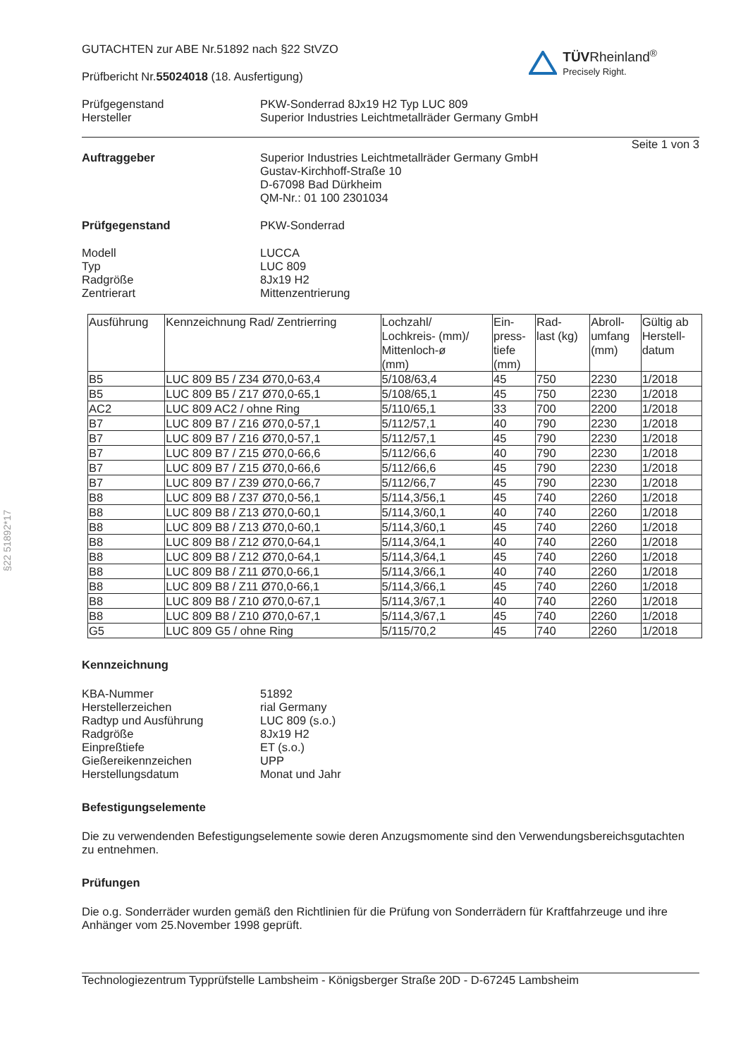§22 51892*17
GUTACHTEN zur ABE Nr.51892 nach §22 StVZO
Prüfbericht Nr.55024018 (18. Ausfertigung)
TÜV Rheinland<sup>®</sup>
Precisely Right.
Prüfgegenstand
Hersteller
PKW-Sonderrad 8Jx19 H2 Typ LUC 809
Superior Industries Leichtmetallräder Germany GmbH
Seite 1 von 3
Auftraggeber Superior Industries Leichtmetallräder Germany GmbH
Gustav-Kirchhoff-Straße 10
D-67098 Bad Dürkheim
QM-Nr.: 01 100 2301034
Prüfgegenstand PKW-Sonderrad
Modell
Typ
Radgröße
Zentrierart
LUCCA
LUC 809
8Jx19 H2
Mittenzentrierung
| Ausführung | Kennzeichnung Rad/ Zentrierring | Lochzahl/ Lochkreis- (mm)/ Mittenloch-ø (mm) | Ein- press- tiefe (mm) | Rad- last (kg) | Abroll- umfang (mm) | Gültig ab Herstell- datum |
| --- | --- | --- | --- | --- | --- | --- |
| B5 | LUC 809 B5 / Z34 Ø70,0-63,4 | 5/108/63,4 | 45 | 750 | 2230 | 1/2018 |
| B5 | LUC 809 B5 / Z17 Ø70,0-65,1 | 5/108/65,1 | 45 | 750 | 2230 | 1/2018 |
| AC2 | LUC 809 AC2 / ohne Ring | 5/110/65,1 | 33 | 700 | 2200 | 1/2018 |
| B7 | LUC 809 B7 / Z16 Ø70,0-57,1 | 5/112/57,1 | 40 | 790 | 2230 | 1/2018 |
| B7 | LUC 809 B7 / Z16 Ø70,0-57,1 | 5/112/57,1 | 45 | 790 | 2230 | 1/2018 |
| B7 | LUC 809 B7 / Z15 Ø70,0-66,6 | 5/112/66,6 | 40 | 790 | 2230 | 1/2018 |
| B7 | LUC 809 B7 / Z15 Ø70,0-66,6 | 5/112/66,6 | 45 | 790 | 2230 | 1/2018 |
| B7 | LUC 809 B7 / Z39 Ø70,0-66,7 | 5/112/66,7 | 45 | 790 | 2230 | 1/2018 |
| B8 | LUC 809 B8 / Z37 Ø70,0-56,1 | 5/114,3/56,1 | 45 | 740 | 2260 | 1/2018 |
| B8 | LUC 809 B8 / Z13 Ø70,0-60,1 | 5/114,3/60,1 | 40 | 740 | 2260 | 1/2018 |
| B8 | LUC 809 B8 / Z13 Ø70,0-60,1 | 5/114,3/60,1 | 45 | 740 | 2260 | 1/2018 |
| B8 | LUC 809 B8 / Z12 Ø70,0-64,1 | 5/114,3/64,1 | 40 | 740 | 2260 | 1/2018 |
| B8 | LUC 809 B8 / Z12 Ø70,0-64,1 | 5/114,3/64,1 | 45 | 740 | 2260 | 1/2018 |
| B8 | LUC 809 B8 / Z11 Ø70,0-66,1 | 5/114,3/66,1 | 40 | 740 | 2260 | 1/2018 |
| B8 | LUC 809 B8 / Z11 Ø70,0-66,1 | 5/114,3/66,1 | 45 | 740 | 2260 | 1/2018 |
| B8 | LUC 809 B8 / Z10 Ø70,0-67,1 | 5/114,3/67,1 | 40 | 740 | 2260 | 1/2018 |
| B8 | LUC 809 B8 / Z10 Ø70,0-67,1 | 5/114,3/67,1 | 45 | 740 | 2260 | 1/2018 |
| G5 | LUC 809 G5 / ohne Ring | 5/115/70,2 | 45 | 740 | 2260 | 1/2018 |
Kennzeichnung
KBA-Nummer
Herstellerzeichen
Radtyp und Ausführung
Radgröße
Einpreßtiefe
Gießereikennzeichen
Herstellungsdatum
51892
rial Germany
LUC 809 (s.o.)
8Jx19 H2
ET (s.o.)
UPP
Monat und Jahr
Befestigungselemente
Die zu verwendenden Befestigungselemente sowie deren Anzugsmomente sind den Verwendungsbereichsgutachten zu entnehmen.
Prüfungen
Die o.g. Sonderräder wurden gemäß den Richtlinien für die Prüfung von Sonderrädern für Kraftfahrzeuge und ihre Anhänger vom 25.November 1998 geprüft.
Technologiezentrum Typprüfstelle Lambsheim - Königsberger Straße 20D - D-67245 Lambsheim